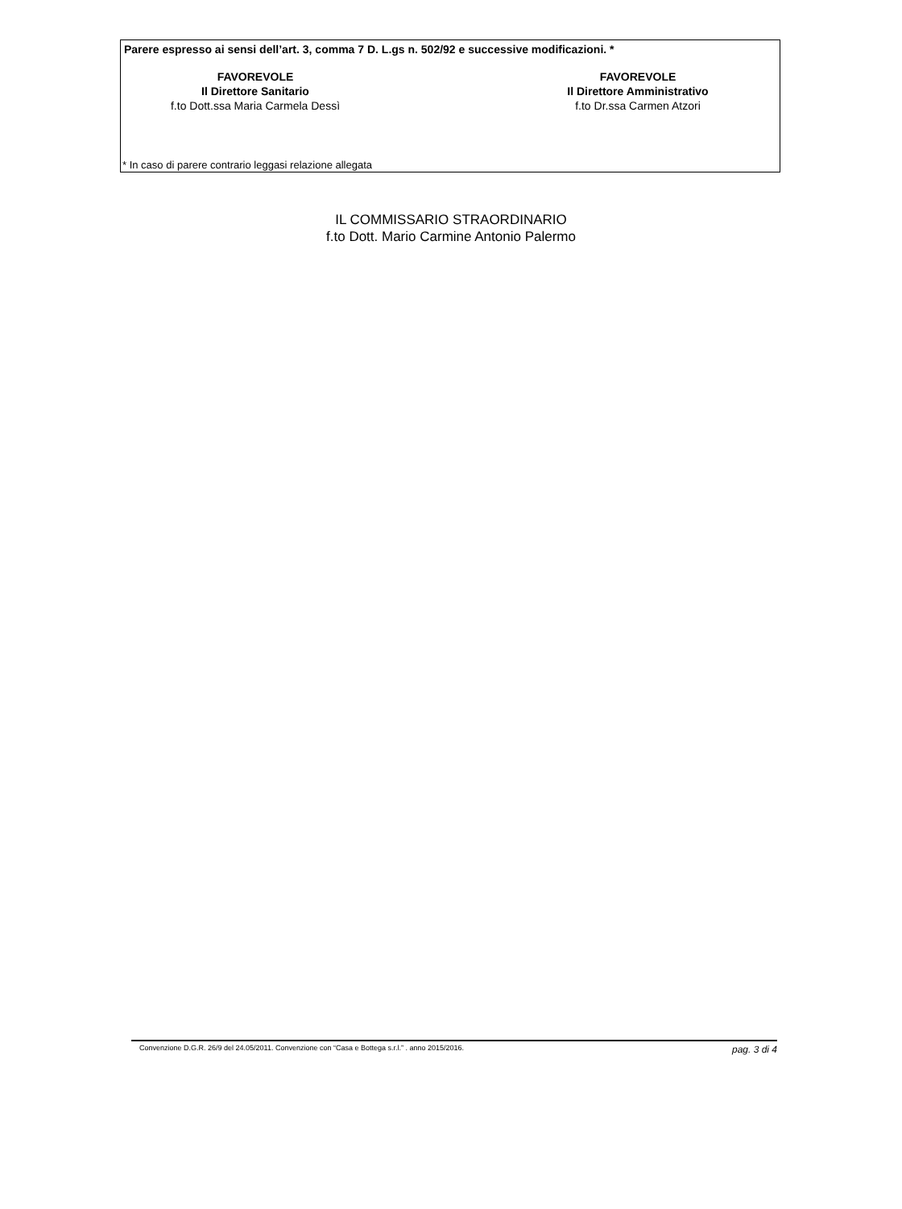Parere espresso ai sensi dell’art. 3, comma 7 D. L.gs n. 502/92 e successive modificazioni. *
FAVOREVOLE
Il Direttore Sanitario
f.to Dott.ssa Maria Carmela Dessì
FAVOREVOLE
Il Direttore Amministrativo
f.to Dr.ssa Carmen Atzori
* In caso di parere contrario leggasi relazione allegata
IL COMMISSARIO STRAORDINARIO
f.to Dott. Mario Carmine Antonio Palermo
Convenzione D.G.R. 26/9 del 24.05/2011. Convenzione con “Casa e Bottega s.r.l.” . anno 2015/2016. pag. 3 di 4